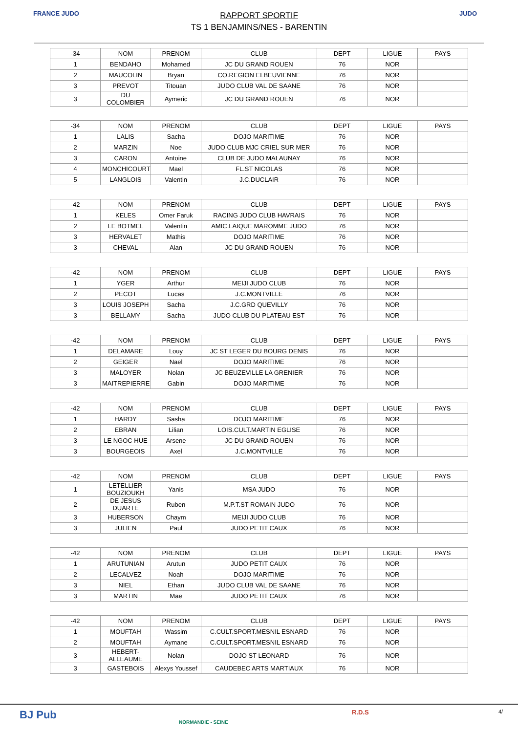FRANCE JUDO JUDO
RAPPORT SPORTIF
TS 1 BENJAMINS/NES - BARENTIN
| -34 | NOM | PRENOM | CLUB | DEPT | LIGUE | PAYS |
| --- | --- | --- | --- | --- | --- | --- |
| 1 | BENDAHO | Mohamed | JC DU GRAND ROUEN | 76 | NOR | |
| 2 | MAUCOLIN | Bryan | CO.REGION ELBEUVIENNE | 76 | NOR | |
| 3 | PREVOT | Titouan | JUDO CLUB VAL DE SAANE | 76 | NOR | |
| 3 | DU COLOMBIER | Aymeric | JC DU GRAND ROUEN | 76 | NOR | |
| -34 | NOM | PRENOM | CLUB | DEPT | LIGUE | PAYS |
| --- | --- | --- | --- | --- | --- | --- |
| 1 | LALIS | Sacha | DOJO MARITIME | 76 | NOR | |
| 2 | MARZIN | Noe | JUDO CLUB MJC CRIEL SUR MER | 76 | NOR | |
| 3 | CARON | Antoine | CLUB DE JUDO MALAUNAY | 76 | NOR | |
| 4 | MONCHICOURT | Mael | FL.ST NICOLAS | 76 | NOR | |
| 5 | LANGLOIS | Valentin | J.C.DUCLAIR | 76 | NOR | |
| -42 | NOM | PRENOM | CLUB | DEPT | LIGUE | PAYS |
| --- | --- | --- | --- | --- | --- | --- |
| 1 | KELES | Omer Faruk | RACING JUDO CLUB HAVRAIS | 76 | NOR | |
| 2 | LE BOTMEL | Valentin | AMIC.LAIQUE MAROMME JUDO | 76 | NOR | |
| 3 | HERVALET | Mathis | DOJO MARITIME | 76 | NOR | |
| 3 | CHEVAL | Alan | JC DU GRAND ROUEN | 76 | NOR | |
| -42 | NOM | PRENOM | CLUB | DEPT | LIGUE | PAYS |
| --- | --- | --- | --- | --- | --- | --- |
| 1 | YGER | Arthur | MEIJI JUDO CLUB | 76 | NOR | |
| 2 | PECOT | Lucas | J.C.MONTVILLE | 76 | NOR | |
| 3 | LOUIS JOSEPH | Sacha | J.C.GRD QUEVILLY | 76 | NOR | |
| 3 | BELLAMY | Sacha | JUDO CLUB DU PLATEAU EST | 76 | NOR | |
| -42 | NOM | PRENOM | CLUB | DEPT | LIGUE | PAYS |
| --- | --- | --- | --- | --- | --- | --- |
| 1 | DELAMARE | Louy | JC ST LEGER DU BOURG DENIS | 76 | NOR | |
| 2 | GEIGER | Nael | DOJO MARITIME | 76 | NOR | |
| 3 | MALOYER | Nolan | JC BEUZEVILLE LA GRENIER | 76 | NOR | |
| 3 | MAITREPIERRE | Gabin | DOJO MARITIME | 76 | NOR | |
| -42 | NOM | PRENOM | CLUB | DEPT | LIGUE | PAYS |
| --- | --- | --- | --- | --- | --- | --- |
| 1 | HARDY | Sasha | DOJO MARITIME | 76 | NOR | |
| 2 | EBRAN | Lilian | LOIS.CULT.MARTIN EGLISE | 76 | NOR | |
| 3 | LE NGOC HUE | Arsene | JC DU GRAND ROUEN | 76 | NOR | |
| 3 | BOURGEOIS | Axel | J.C.MONTVILLE | 76 | NOR | |
| -42 | NOM | PRENOM | CLUB | DEPT | LIGUE | PAYS |
| --- | --- | --- | --- | --- | --- | --- |
| 1 | LETELLIER BOUZIOUKH | Yanis | MSA JUDO | 76 | NOR | |
| 2 | DE JESUS DUARTE | Ruben | M.P.T.ST ROMAIN JUDO | 76 | NOR | |
| 3 | HUBERSON | Chaym | MEIJI JUDO CLUB | 76 | NOR | |
| 3 | JULIEN | Paul | JUDO PETIT CAUX | 76 | NOR | |
| -42 | NOM | PRENOM | CLUB | DEPT | LIGUE | PAYS |
| --- | --- | --- | --- | --- | --- | --- |
| 1 | ARUTUNIAN | Arutun | JUDO PETIT CAUX | 76 | NOR | |
| 2 | LECALVEZ | Noah | DOJO MARITIME | 76 | NOR | |
| 3 | NIEL | Ethan | JUDO CLUB VAL DE SAANE | 76 | NOR | |
| 3 | MARTIN | Mae | JUDO PETIT CAUX | 76 | NOR | |
| -42 | NOM | PRENOM | CLUB | DEPT | LIGUE | PAYS |
| --- | --- | --- | --- | --- | --- | --- |
| 1 | MOUFTAH | Wassim | C.CULT.SPORT.MESNIL ESNARD | 76 | NOR | |
| 2 | MOUFTAH | Aymane | C.CULT.SPORT.MESNIL ESNARD | 76 | NOR | |
| 3 | HEBERT-ALLEAUME | Nolan | DOJO ST LEONARD | 76 | NOR | |
| 3 | GASTEBOIS | Alexys Youssef | CAUDEBEC ARTS MARTIAUX | 76 | NOR | |
BJ Pub
NORMANDIE - SEINE
R.D.S 4/